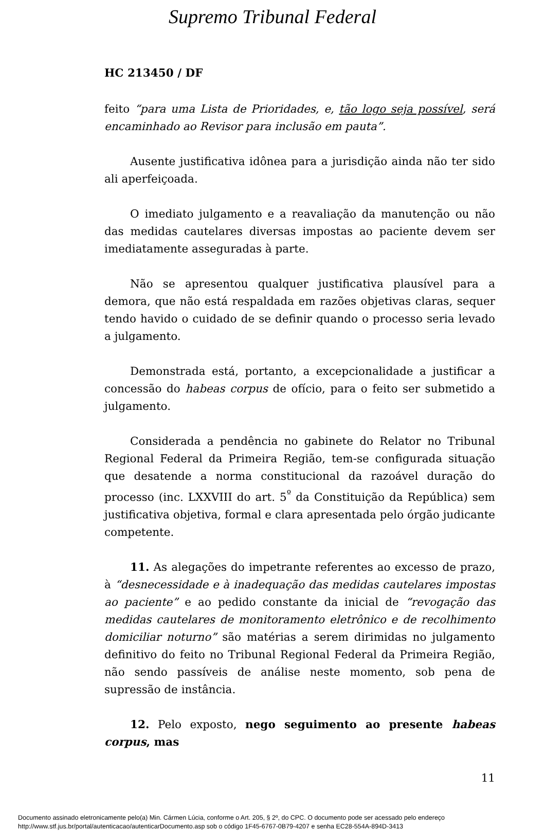Supremo Tribunal Federal
HC 213450 / DF
feito “para uma Lista de Prioridades, e, tão logo seja possível, será encaminhado ao Revisor para inclusão em pauta”.
Ausente justificativa idônea para a jurisdição ainda não ter sido ali aperfeiçoada.
O imediato julgamento e a reavaliação da manutenção ou não das medidas cautelares diversas impostas ao paciente devem ser imediatamente asseguradas à parte.
Não se apresentou qualquer justificativa plausível para a demora, que não está respaldada em razões objetivas claras, sequer tendo havido o cuidado de se definir quando o processo seria levado a julgamento.
Demonstrada está, portanto, a excepcionalidade a justificar a concessão do habeas corpus de ofício, para o feito ser submetido a julgamento.
Considerada a pendência no gabinete do Relator no Tribunal Regional Federal da Primeira Região, tem-se configurada situação que desatende a norma constitucional da razoável duração do processo (inc. LXXVIII do art. 5<sup>º</sup> da Constituição da República) sem justificativa objetiva, formal e clara apresentada pelo órgão judicante competente.
11. As alegações do impetrante referentes ao excesso de prazo, à “desnecessidade e à inadequação das medidas cautelares impostas ao paciente” e ao pedido constante da inicial de “revogação das medidas cautelares de monitoramento eletrônico e de recolhimento domiciliar noturno” são matérias a serem dirimidas no julgamento definitivo do feito no Tribunal Regional Federal da Primeira Região, não sendo passíveis de análise neste momento, sob pena de supressão de instância.
12. Pelo exposto, nego seguimento ao presente habeas corpus, mas
11
Documento assinado eletronicamente pelo(a) Min. Cármen Lúcia, conforme o Art. 205, § 2º, do CPC. O documento pode ser acessado pelo endereço
http://www.stf.jus.br/portal/autenticacao/autenticarDocumento.asp sob o código 1F45-6767-0B79-4207 e senha EC28-554A-894D-3413